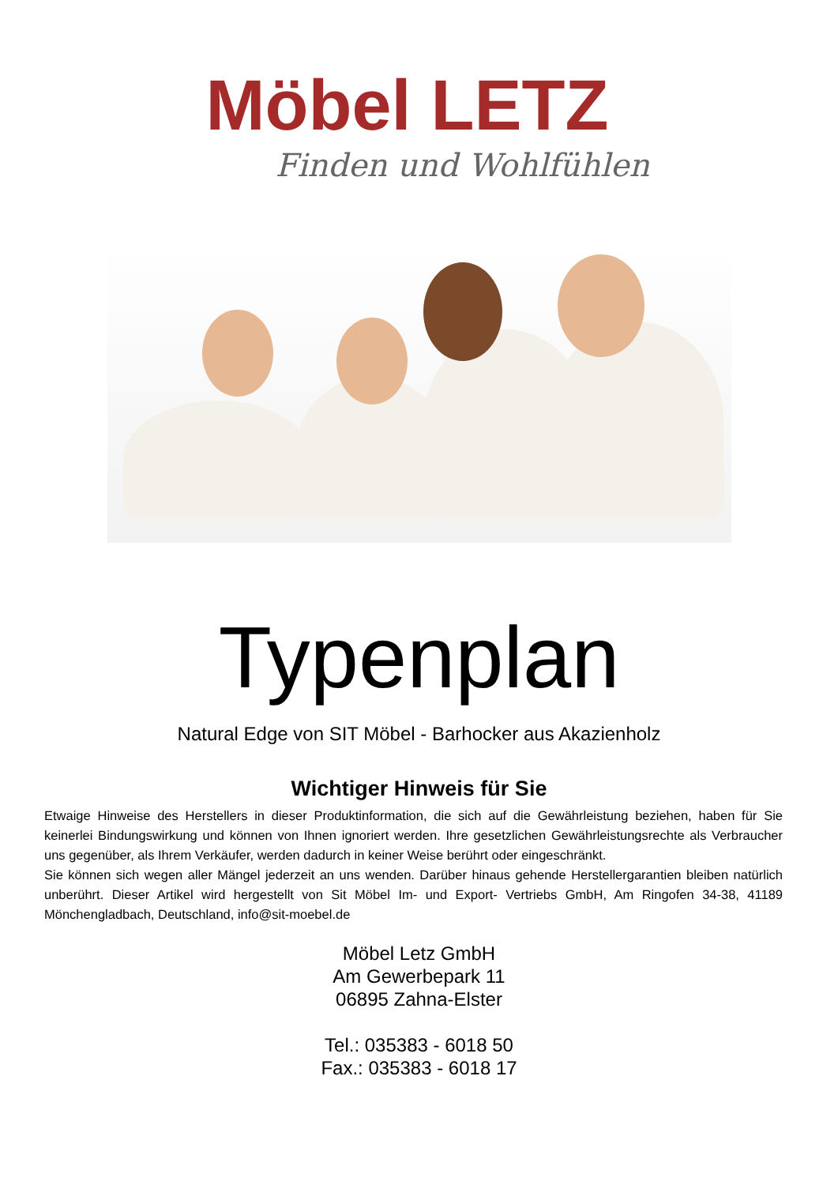Möbel LETZ
Finden und Wohlfühlen
Typenplan
Natural Edge von SIT Möbel - Barhocker aus Akazienholz
Wichtiger Hinweis für Sie
Etwaige Hinweise des Herstellers in dieser Produktinformation, die sich auf die Gewährleistung beziehen, haben für Sie keinerlei Bindungswirkung und können von Ihnen ignoriert werden. Ihre gesetzlichen Gewährleistungsrechte als Verbraucher uns gegenüber, als Ihrem Verkäufer, werden dadurch in keiner Weise berührt oder eingeschränkt.
Sie können sich wegen aller Mängel jederzeit an uns wenden. Darüber hinaus gehende Herstellergarantien bleiben natürlich unberührt. Dieser Artikel wird hergestellt von Sit Möbel Im- und Export- Vertriebs GmbH, Am Ringofen 34-38, 41189 Mönchengladbach, Deutschland, info@sit-moebel.de
Möbel Letz GmbH
Am Gewerbepark 11
06895 Zahna-Elster
Tel.: 035383 - 6018 50
Fax.: 035383 - 6018 17